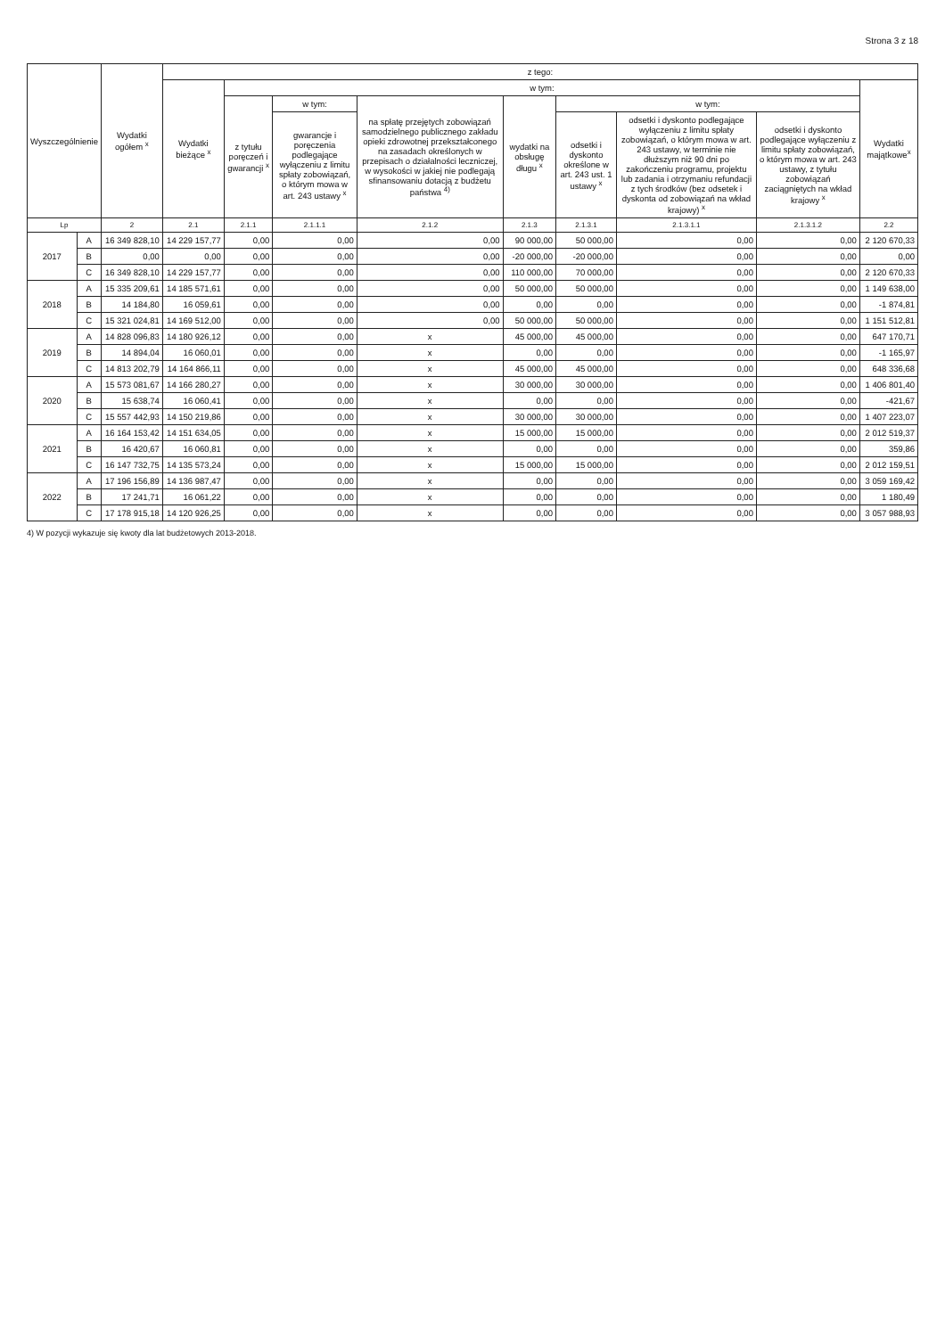Strona 3 z 18
| Wyszczególnienie | | Wydatki ogółem <sup>x</sup> | z tego: | | | | | | | | |
| --- | --- | --- | --- | --- | --- | --- | --- | --- | --- | --- | --- |
| | | | Wydatki bieżące <sup>x</sup> | w tym: | | | | | | | Wydatki majątkowe<sup>x</sup> |
| | | | | z tytułu poręczeń i gwarancji <sup>x</sup> | w tym: | na spłatę przejętych zobowiązań samodzielnego publicznego zakładu opieki zdrowotnej przekształconego na zasadach określonych w przepisach o działalności leczniczej, w wysokości w jakiej nie podlegają sfinansowaniu dotacją z budżetu państwa <sup>4)</sup> | wydatki na obsługę długu <sup>x</sup> | w tym: | | | |
| | | | | | gwarancje i poręczenia podlegające wyłączeniu z limitu spłaty zobowiązań, o którym mowa w art. 243 ustawy <sup>x</sup> | | | odsetki i dyskonto określone w art. 243 ust. 1 ustawy <sup>x</sup> | odsetki i dyskonto podlegające wyłączeniu z limitu spłaty zobowiązań, o którym mowa w art. 243 ustawy, w terminie nie dłuższym niż 90 dni po zakończeniu programu, projektu lub zadania i otrzymaniu refundacji z tych środków (bez odsetek i dyskonta od zobowiązań na wkład krajowy) <sup>x</sup> | odsetki i dyskonto podlegające wyłączeniu z limitu spłaty zobowiązań, o którym mowa w art. 243 ustawy, z tytułu zobowiązań zaciągniętych na wkład krajowy <sup>x</sup> | |
| Lp | | 2 | 2.1 | 2.1.1 | 2.1.1.1 | 2.1.2 | 2.1.3 | 2.1.3.1 | 2.1.3.1.1 | 2.1.3.1.2 | 2.2 |
| 2017 | A | 16 349 828,10 | 14 229 157,77 | 0,00 | 0,00 | 0,00 | 90 000,00 | 50 000,00 | 0,00 | 0,00 | 2 120 670,33 |
| | B | 0,00 | 0,00 | 0,00 | 0,00 | 0,00 | -20 000,00 | -20 000,00 | 0,00 | 0,00 | 0,00 |
| | C | 16 349 828,10 | 14 229 157,77 | 0,00 | 0,00 | 0,00 | 110 000,00 | 70 000,00 | 0,00 | 0,00 | 2 120 670,33 |
| 2018 | A | 15 335 209,61 | 14 185 571,61 | 0,00 | 0,00 | 0,00 | 50 000,00 | 50 000,00 | 0,00 | 0,00 | 1 149 638,00 |
| | B | 14 184,80 | 16 059,61 | 0,00 | 0,00 | 0,00 | 0,00 | 0,00 | 0,00 | 0,00 | -1 874,81 |
| | C | 15 321 024,81 | 14 169 512,00 | 0,00 | 0,00 | 0,00 | 50 000,00 | 50 000,00 | 0,00 | 0,00 | 1 151 512,81 |
| 2019 | A | 14 828 096,83 | 14 180 926,12 | 0,00 | 0,00 | x | 45 000,00 | 45 000,00 | 0,00 | 0,00 | 647 170,71 |
| | B | 14 894,04 | 16 060,01 | 0,00 | 0,00 | x | 0,00 | 0,00 | 0,00 | 0,00 | -1 165,97 |
| | C | 14 813 202,79 | 14 164 866,11 | 0,00 | 0,00 | x | 45 000,00 | 45 000,00 | 0,00 | 0,00 | 648 336,68 |
| 2020 | A | 15 573 081,67 | 14 166 280,27 | 0,00 | 0,00 | x | 30 000,00 | 30 000,00 | 0,00 | 0,00 | 1 406 801,40 |
| | B | 15 638,74 | 16 060,41 | 0,00 | 0,00 | x | 0,00 | 0,00 | 0,00 | 0,00 | -421,67 |
| | C | 15 557 442,93 | 14 150 219,86 | 0,00 | 0,00 | x | 30 000,00 | 30 000,00 | 0,00 | 0,00 | 1 407 223,07 |
| 2021 | A | 16 164 153,42 | 14 151 634,05 | 0,00 | 0,00 | x | 15 000,00 | 15 000,00 | 0,00 | 0,00 | 2 012 519,37 |
| | B | 16 420,67 | 16 060,81 | 0,00 | 0,00 | x | 0,00 | 0,00 | 0,00 | 0,00 | 359,86 |
| | C | 16 147 732,75 | 14 135 573,24 | 0,00 | 0,00 | x | 15 000,00 | 15 000,00 | 0,00 | 0,00 | 2 012 159,51 |
| 2022 | A | 17 196 156,89 | 14 136 987,47 | 0,00 | 0,00 | x | 0,00 | 0,00 | 0,00 | 0,00 | 3 059 169,42 |
| | B | 17 241,71 | 16 061,22 | 0,00 | 0,00 | x | 0,00 | 0,00 | 0,00 | 0,00 | 1 180,49 |
| | C | 17 178 915,18 | 14 120 926,25 | 0,00 | 0,00 | x | 0,00 | 0,00 | 0,00 | 0,00 | 3 057 988,93 |
4) W pozycji wykazuje się kwoty dla lat budżetowych 2013-2018.